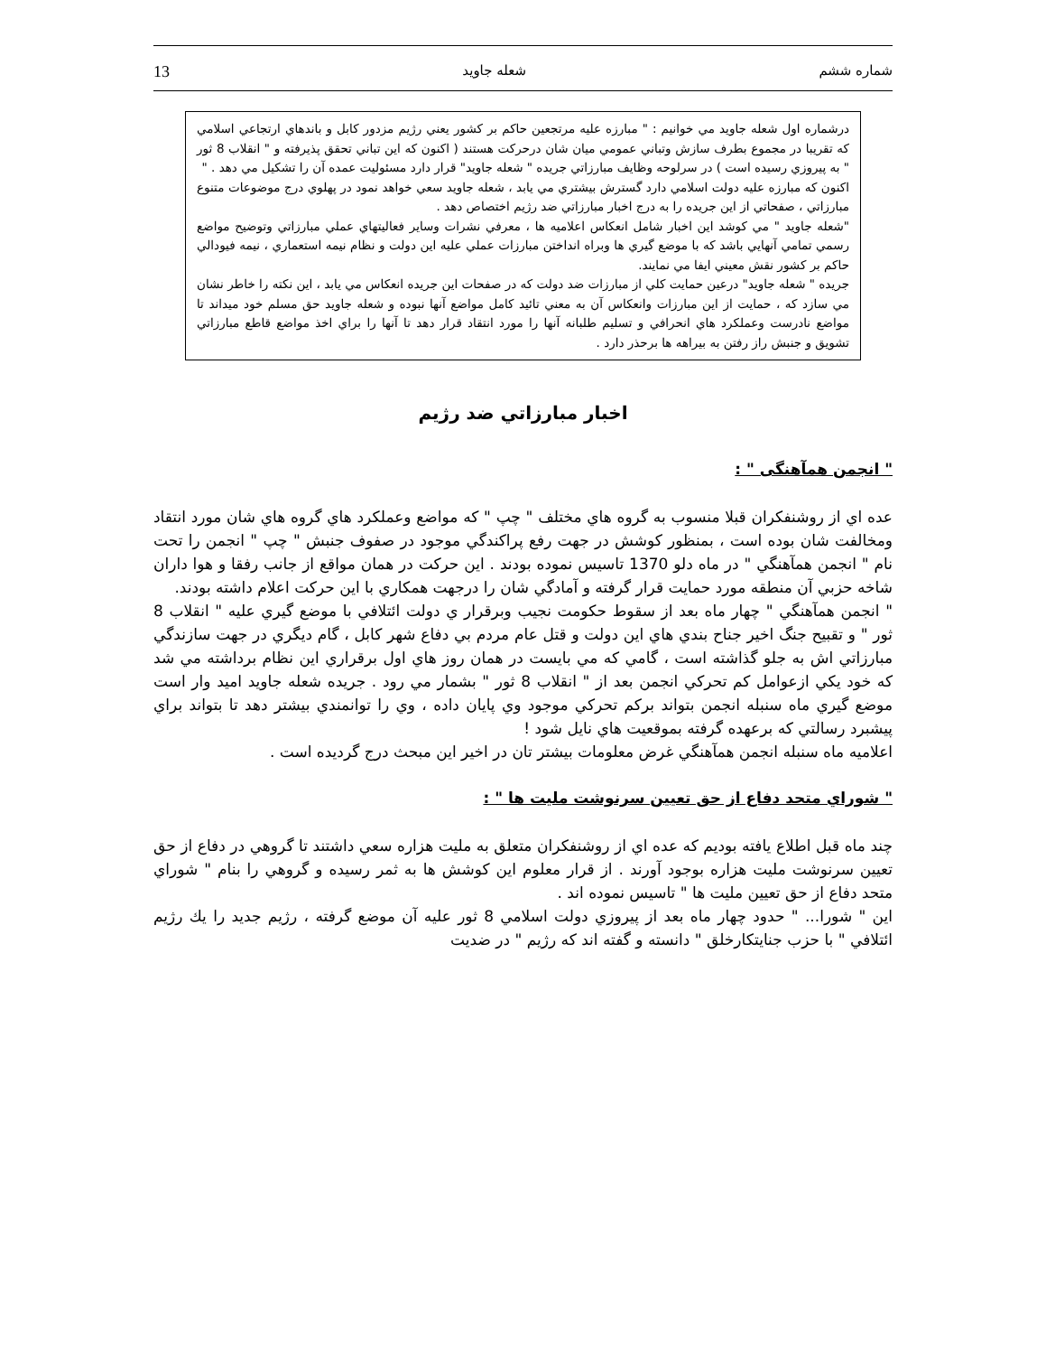شماره ششم شعله جاويد 13
درشماره اول شعله جاويد مي خوانيم : " مبارزه عليه مرتجعين حاكم بر كشور يعني رژيم مزدور كابل و باندهاي ارتجاعي اسلامي كه تقريبا در مجموع بطرف سازش وتباني عمومي ميان شان درحركت هستند ( اكنون كه اين تباني تحقق پذيرفته و " انقلاب 8 ثور " به پيروزي رسيده است ) در سرلوحه وظايف مبارزاتي جريده " شعله جاويد" قرار دارد مسئوليت عمده آن را تشكيل مي دهد . "
اكنون كه مبارزه عليه دولت اسلامي دارد گسترش بيشتري مي يابد ، شعله جاويد سعي خواهد نمود در پهلوي درج موضوعات متنوع مبارزاتي ، صفحاتي از اين جريده را به درج اخبار مبارزاتي ضد رژيم اختصاص دهد .
"شعله جاويد " مي كوشد اين اخبار شامل انعكاس اعلاميه ها ، معرفي نشرات وساير فعاليتهاي عملي مبارزاتي وتوضيح مواضع رسمي تمامي آنهايي باشد كه با موضع گيري ها وبراه انداختن مبارزات عملي عليه اين دولت و نظام نيمه استعماري ، نيمه فيودالي حاكم بر كشور نقش معيني ايفا مي نمايند.
جريده " شعله جاويد" درعين حمايت كلي از مبارزات ضد دولت كه در صفحات اين جريده انعكاس مي يابد ، اين نكته را خاطر نشان مي سازد كه ، حمايت از اين مبارزات وانعكاس آن به معني تائيد كامل مواضع آنها نبوده و شعله جاويد حق مسلم خود ميداند تا مواضع نادرست وعملكرد هاي انحرافي و تسليم طلبانه آنها را مورد انتقاد قرار دهد تا آنها را براي اخذ مواضع قاطع مبارزاتي تشويق و جنبش راز رفتن به بيراهه ها برحذر دارد .
اخبار مبارزاتي ضد رژيم
" انجمن همآهنگی " :
عده اي از روشنفكران قبلا منسوب به گروه هاي مختلف " چپ " كه مواضع وعملكرد هاي گروه هاي شان مورد انتقاد ومخالفت شان بوده است ، بمنظور كوشش در جهت رفع پراكندگي موجود در صفوف جنبش " چپ " انجمن را تحت نام " انجمن همآهنگي " در ماه دلو 1370 تاسيس نموده بودند . اين حركت در همان مواقع از جانب رفقا و هوا داران شاخه حزبي آن منطقه مورد حمايت قرار گرفته و آمادگي شان را درجهت همكاري با اين حركت اعلام داشته بودند.
" انجمن همآهنگي " چهار ماه بعد از سقوط حكومت نجيب وبرقرار ي دولت ائتلافي با موضع گيري عليه " انقلاب 8 ثور " و تقبيح جنگ اخير جناح بندي هاي اين دولت و قتل عام مردم بي دفاع شهر كابل ، گام ديگري در جهت سازندگي مبارزاتي اش به جلو گذاشته است ، گامي كه مي بايست در همان روز هاي اول برقراري اين نظام برداشته مي شد كه خود يكي ازعوامل كم تحركي انجمن بعد از " انقلاب 8 ثور " بشمار مي رود . جريده شعله جاويد اميد وار است موضع گيري ماه سنبله انجمن بتواند بركم تحركي موجود وي پايان داده ، وي را توانمندي بيشتر دهد تا بتواند براي پيشبرد رسالتي كه برعهده گرفته بموقعيت هاي نايل شود !
اعلاميه ماه سنبله انجمن همآهنگي غرض معلومات بيشتر تان در اخير اين مبحث درج گرديده است .
" شوراي متحد دفاع از حق تعيين سرنوشت مليت ها " :
چند ماه قبل اطلاع يافته بوديم كه عده اي از روشنفكران متعلق به مليت هزاره سعي داشتند تا گروهي در دفاع از حق تعيين سرنوشت مليت هزاره بوجود آورند . از قرار معلوم اين كوشش ها به ثمر رسيده و گروهي را بنام " شوراي متحد دفاع از حق تعيين مليت ها " تاسيس نموده اند .
اين " شورا... " حدود چهار ماه بعد از پيروزي دولت اسلامي 8 ثور عليه آن موضع گرفته ، رژيم جديد را يك رژيم ائتلافي " با حزب جنايتكارخلق " دانسته و گفته اند كه رژيم " در ضديت